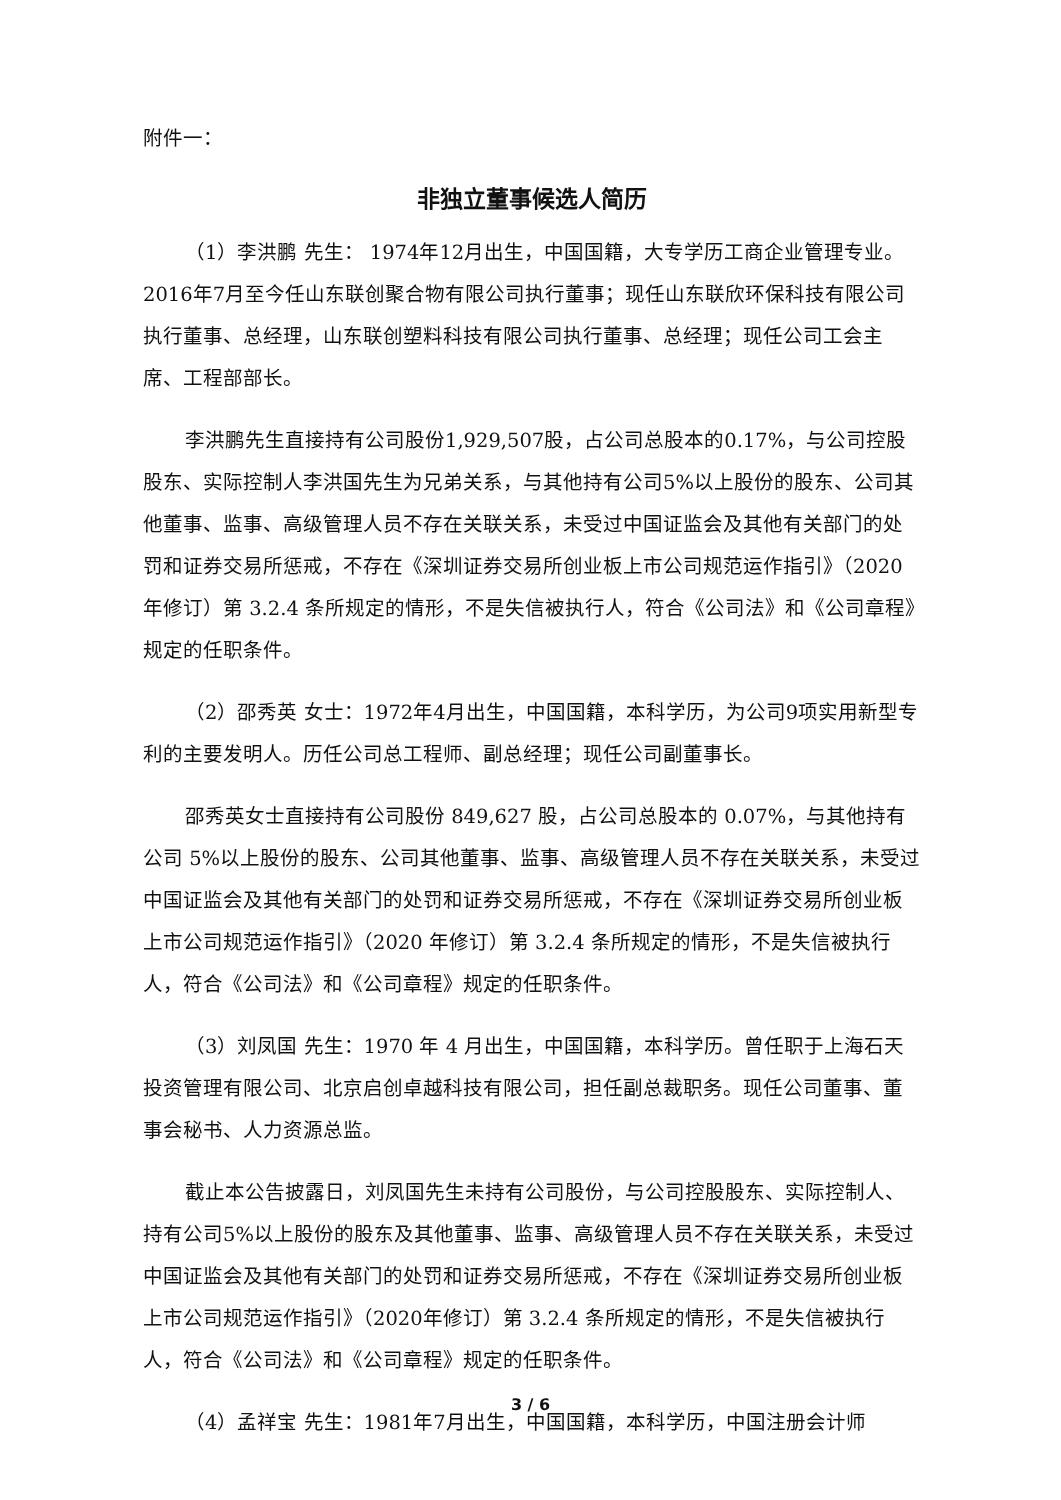附件一：
非独立董事候选人简历
（1）李洪鹏 先生： 1974年12月出生，中国国籍，大专学历工商企业管理专业。2016年7月至今任山东联创聚合物有限公司执行董事；现任山东联欣环保科技有限公司执行董事、总经理，山东联创塑料科技有限公司执行董事、总经理；现任公司工会主席、工程部部长。
李洪鹏先生直接持有公司股份1,929,507股，占公司总股本的0.17%，与公司控股股东、实际控制人李洪国先生为兄弟关系，与其他持有公司5%以上股份的股东、公司其他董事、监事、高级管理人员不存在关联关系，未受过中国证监会及其他有关部门的处罚和证券交易所惩戒，不存在《深圳证券交易所创业板上市公司规范运作指引》（2020年修订）第 3.2.4 条所规定的情形，不是失信被执行人，符合《公司法》和《公司章程》规定的任职条件。
（2）邵秀英 女士：1972年4月出生，中国国籍，本科学历，为公司9项实用新型专利的主要发明人。历任公司总工程师、副总经理；现任公司副董事长。
邵秀英女士直接持有公司股份 849,627 股，占公司总股本的 0.07%，与其他持有公司 5%以上股份的股东、公司其他董事、监事、高级管理人员不存在关联关系，未受过中国证监会及其他有关部门的处罚和证券交易所惩戒，不存在《深圳证券交易所创业板上市公司规范运作指引》（2020 年修订）第 3.2.4 条所规定的情形，不是失信被执行人，符合《公司法》和《公司章程》规定的任职条件。
（3）刘凤国 先生：1970 年 4 月出生，中国国籍，本科学历。曾任职于上海石天投资管理有限公司、北京启创卓越科技有限公司，担任副总裁职务。现任公司董事、董事会秘书、人力资源总监。
截止本公告披露日，刘凤国先生未持有公司股份，与公司控股股东、实际控制人、持有公司5%以上股份的股东及其他董事、监事、高级管理人员不存在关联关系，未受过中国证监会及其他有关部门的处罚和证券交易所惩戒，不存在《深圳证券交易所创业板上市公司规范运作指引》（2020年修订）第 3.2.4 条所规定的情形，不是失信被执行人，符合《公司法》和《公司章程》规定的任职条件。
（4）孟祥宝 先生：1981年7月出生，中国国籍，本科学历，中国注册会计师
3 / 6